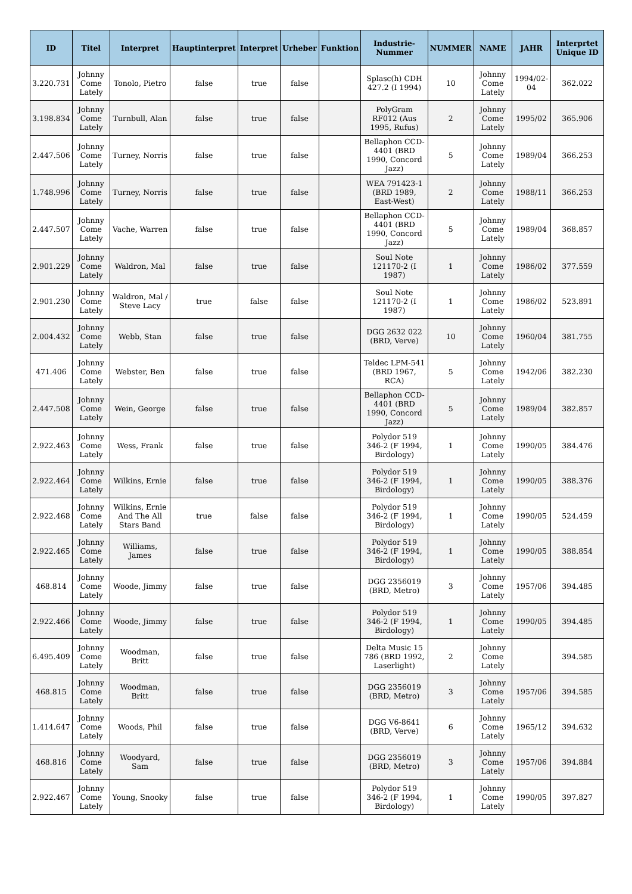| ID | Titel | Interpret | Hauptinterpret | Interpret | Urheber | Funktion | Industrie-Nummer | NUMMER | NAME | JAHR | Interprtet Unique ID |
| --- | --- | --- | --- | --- | --- | --- | --- | --- | --- | --- | --- |
| 3.220.731 | Johnny Come Lately | Tonolo, Pietro | false | true | false | | Splasc(h) CDH 427.2 (I 1994) | 10 | Johnny Come Lately | 1994/02-04 | 362.022 |
| 3.198.834 | Johnny Come Lately | Turnbull, Alan | false | true | false | | PolyGram RF012 (Aus 1995, Rufus) | 2 | Johnny Come Lately | 1995/02 | 365.906 |
| 2.447.506 | Johnny Come Lately | Turney, Norris | false | true | false | | Bellaphon CCD-4401 (BRD 1990, Concord Jazz) | 5 | Johnny Come Lately | 1989/04 | 366.253 |
| 1.748.996 | Johnny Come Lately | Turney, Norris | false | true | false | | WEA 791423-1 (BRD 1989, East-West) | 2 | Johnny Come Lately | 1988/11 | 366.253 |
| 2.447.507 | Johnny Come Lately | Vache, Warren | false | true | false | | Bellaphon CCD-4401 (BRD 1990, Concord Jazz) | 5 | Johnny Come Lately | 1989/04 | 368.857 |
| 2.901.229 | Johnny Come Lately | Waldron, Mal | false | true | false | | Soul Note 121170-2 (I 1987) | 1 | Johnny Come Lately | 1986/02 | 377.559 |
| 2.901.230 | Johnny Come Lately | Waldron, Mal / Steve Lacy | true | false | false | | Soul Note 121170-2 (I 1987) | 1 | Johnny Come Lately | 1986/02 | 523.891 |
| 2.004.432 | Johnny Come Lately | Webb, Stan | false | true | false | | DGG 2632 022 (BRD, Verve) | 10 | Johnny Come Lately | 1960/04 | 381.755 |
| 471.406 | Johnny Come Lately | Webster, Ben | false | true | false | | Teldec LPM-541 (BRD 1967, RCA) | 5 | Johnny Come Lately | 1942/06 | 382.230 |
| 2.447.508 | Johnny Come Lately | Wein, George | false | true | false | | Bellaphon CCD-4401 (BRD 1990, Concord Jazz) | 5 | Johnny Come Lately | 1989/04 | 382.857 |
| 2.922.463 | Johnny Come Lately | Wess, Frank | false | true | false | | Polydor 519 346-2 (F 1994, Birdology) | 1 | Johnny Come Lately | 1990/05 | 384.476 |
| 2.922.464 | Johnny Come Lately | Wilkins, Ernie | false | true | false | | Polydor 519 346-2 (F 1994, Birdology) | 1 | Johnny Come Lately | 1990/05 | 388.376 |
| 2.922.468 | Johnny Come Lately | Wilkins, Ernie And The All Stars Band | true | false | false | | Polydor 519 346-2 (F 1994, Birdology) | 1 | Johnny Come Lately | 1990/05 | 524.459 |
| 2.922.465 | Johnny Come Lately | Williams, James | false | true | false | | Polydor 519 346-2 (F 1994, Birdology) | 1 | Johnny Come Lately | 1990/05 | 388.854 |
| 468.814 | Johnny Come Lately | Woode, Jimmy | false | true | false | | DGG 2356019 (BRD, Metro) | 3 | Johnny Come Lately | 1957/06 | 394.485 |
| 2.922.466 | Johnny Come Lately | Woode, Jimmy | false | true | false | | Polydor 519 346-2 (F 1994, Birdology) | 1 | Johnny Come Lately | 1990/05 | 394.485 |
| 6.495.409 | Johnny Come Lately | Woodman, Britt | false | true | false | | Delta Music 15 786 (BRD 1992, Laserlight) | 2 | Johnny Come Lately | | 394.585 |
| 468.815 | Johnny Come Lately | Woodman, Britt | false | true | false | | DGG 2356019 (BRD, Metro) | 3 | Johnny Come Lately | 1957/06 | 394.585 |
| 1.414.647 | Johnny Come Lately | Woods, Phil | false | true | false | | DGG V6-8641 (BRD, Verve) | 6 | Johnny Come Lately | 1965/12 | 394.632 |
| 468.816 | Johnny Come Lately | Woodyard, Sam | false | true | false | | DGG 2356019 (BRD, Metro) | 3 | Johnny Come Lately | 1957/06 | 394.884 |
| 2.922.467 | Johnny Come Lately | Young, Snooky | false | true | false | | Polydor 519 346-2 (F 1994, Birdology) | 1 | Johnny Come Lately | 1990/05 | 397.827 |